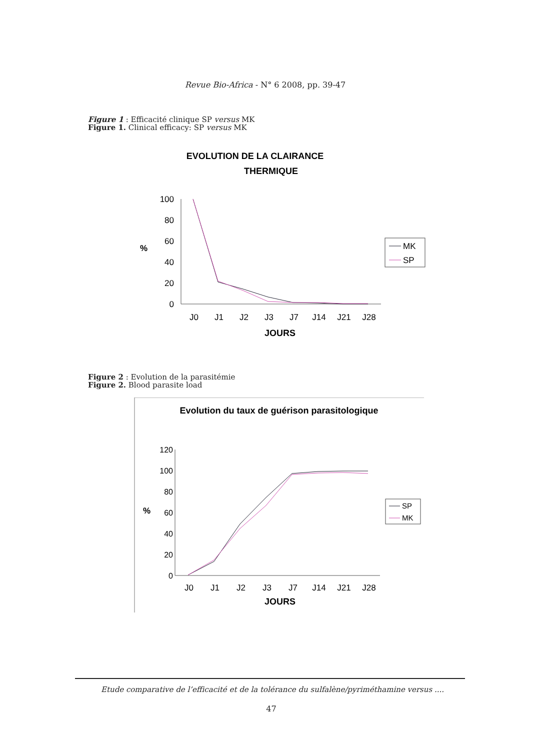Revue Bio-Africa - N° 6 2008, pp. 39-47
Figure 1 : Efficacité clinique SP versus MK
Figure 1. Clinical efficacy: SP versus MK
EVOLUTION DE LA CLAIRANCE
THERMIQUE
100
80
60
40
20
0
%
J0
J1
J2
J3
J7
J14
J21
J28
JOURS
MK
SP
Figure 2 : Evolution de la parasitémie
Figure 2. Blood parasite load
Evolution du taux de guérison parasitologique
120
100
80
60
40
20
0
%
J0
J1
J2
J3
J7
J14
J21
J28
JOURS
SP
MK
Etude comparative de l’efficacité et de la tolérance du sulfalène/pyriméthamine versus ....
47